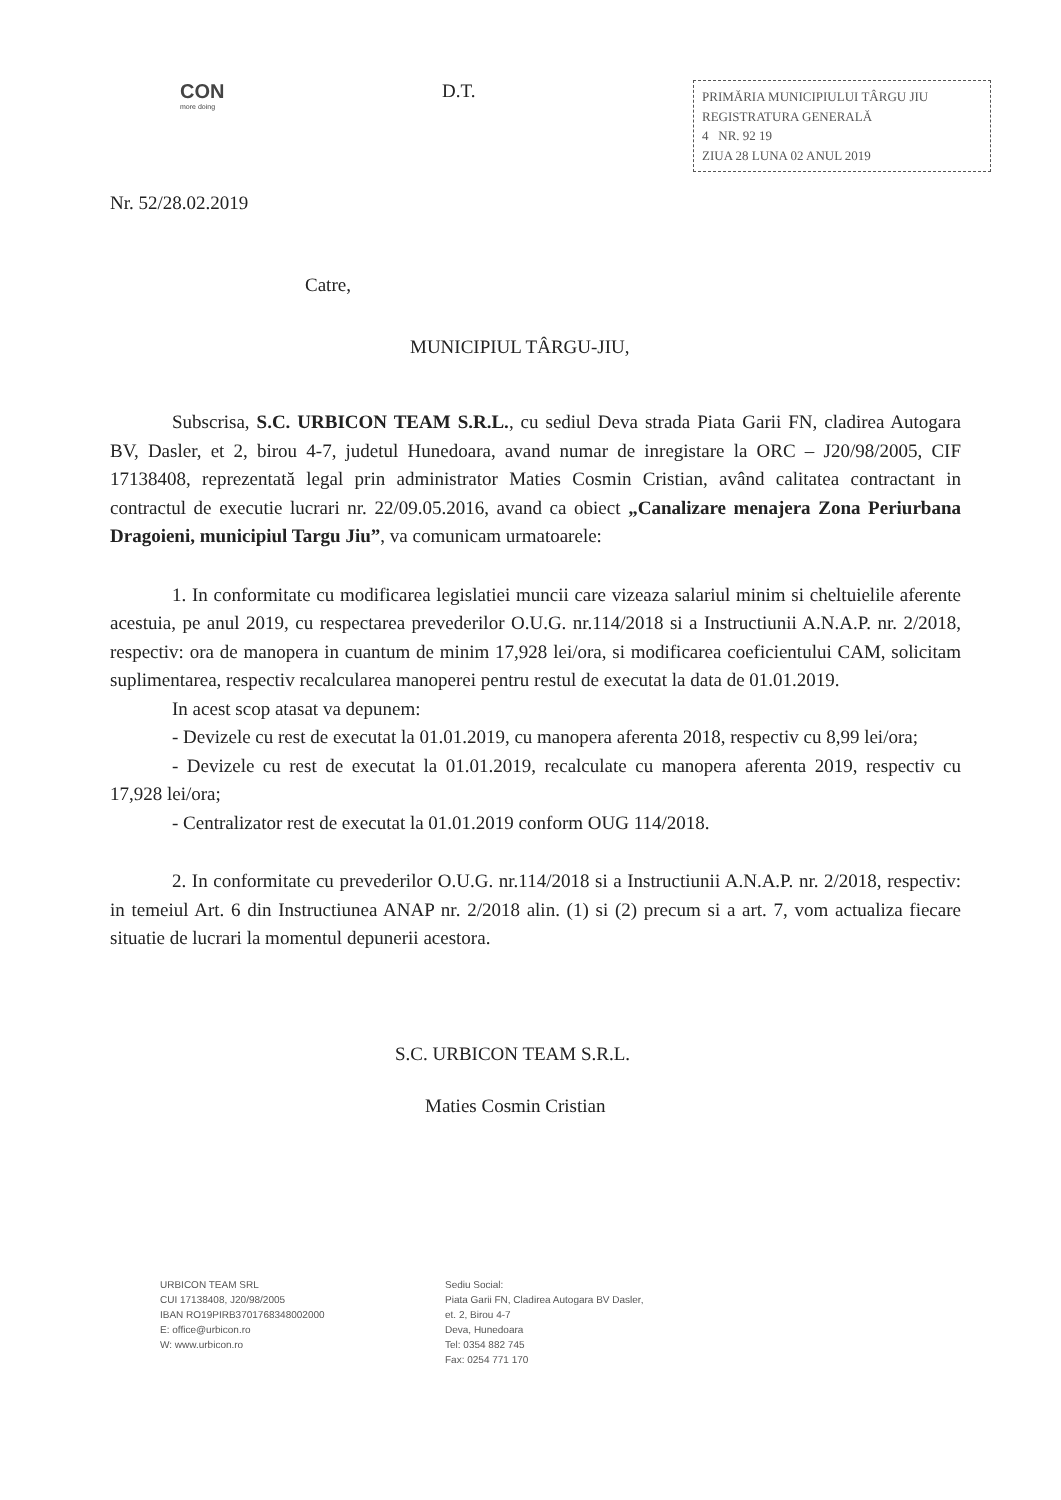CON
more doing
D.T.
PRIMĂRIA MUNICIPIULUI TÂRGU JIU
REGISTRATURA GENERALĂ
4 NR. 92 19
ZIUA 28 LUNA 02 ANUL 2019
Nr. 52/28.02.2019
Catre,
MUNICIPIUL TÂRGU-JIU,
Subscrisa, S.C. URBICON TEAM S.R.L., cu sediul Deva strada Piata Garii FN, cladirea Autogara BV, Dasler, et 2, birou 4-7, judetul Hunedoara, avand numar de inregistare la ORC – J20/98/2005, CIF 17138408, reprezentată legal prin administrator Maties Cosmin Cristian, având calitatea contractant in contractul de executie lucrari nr. 22/09.05.2016, avand ca obiect „Canalizare menajera Zona Periurbana Dragoieni, municipiul Targu Jiu”, va comunicam urmatoarele:
1. In conformitate cu modificarea legislatiei muncii care vizeaza salariul minim si cheltuielile aferente acestuia, pe anul 2019, cu respectarea prevederilor O.U.G. nr.114/2018 si a Instructiunii A.N.A.P. nr. 2/2018, respectiv: ora de manopera in cuantum de minim 17,928 lei/ora, si modificarea coeficientului CAM, solicitam suplimentarea, respectiv recalcularea manoperei pentru restul de executat la data de 01.01.2019.
In acest scop atasat va depunem:
- Devizele cu rest de executat la 01.01.2019, cu manopera aferenta 2018, respectiv cu 8,99 lei/ora;
- Devizele cu rest de executat la 01.01.2019, recalculate cu manopera aferenta 2019, respectiv cu 17,928 lei/ora;
- Centralizator rest de executat la 01.01.2019 conform OUG 114/2018.
2. In conformitate cu prevederilor O.U.G. nr.114/2018 si a Instructiunii A.N.A.P. nr. 2/2018, respectiv: in temeiul Art. 6 din Instructiunea ANAP nr. 2/2018 alin. (1) si (2) precum si a art. 7, vom actualiza fiecare situatie de lucrari la momentul depunerii acestora.
S.C. URBICON TEAM S.R.L.
Maties Cosmin Cristian
URBICON TEAM SRL
CUI 17138408, J20/98/2005
IBAN RO19PIRB3701768348002000
E: office@urbicon.ro
W: www.urbicon.ro
Sediu Social:
Piata Garii FN, Cladirea Autogara BV Dasler,
et. 2, Birou 4-7
Deva, Hunedoara
Tel: 0354 882 745
Fax: 0254 771 170